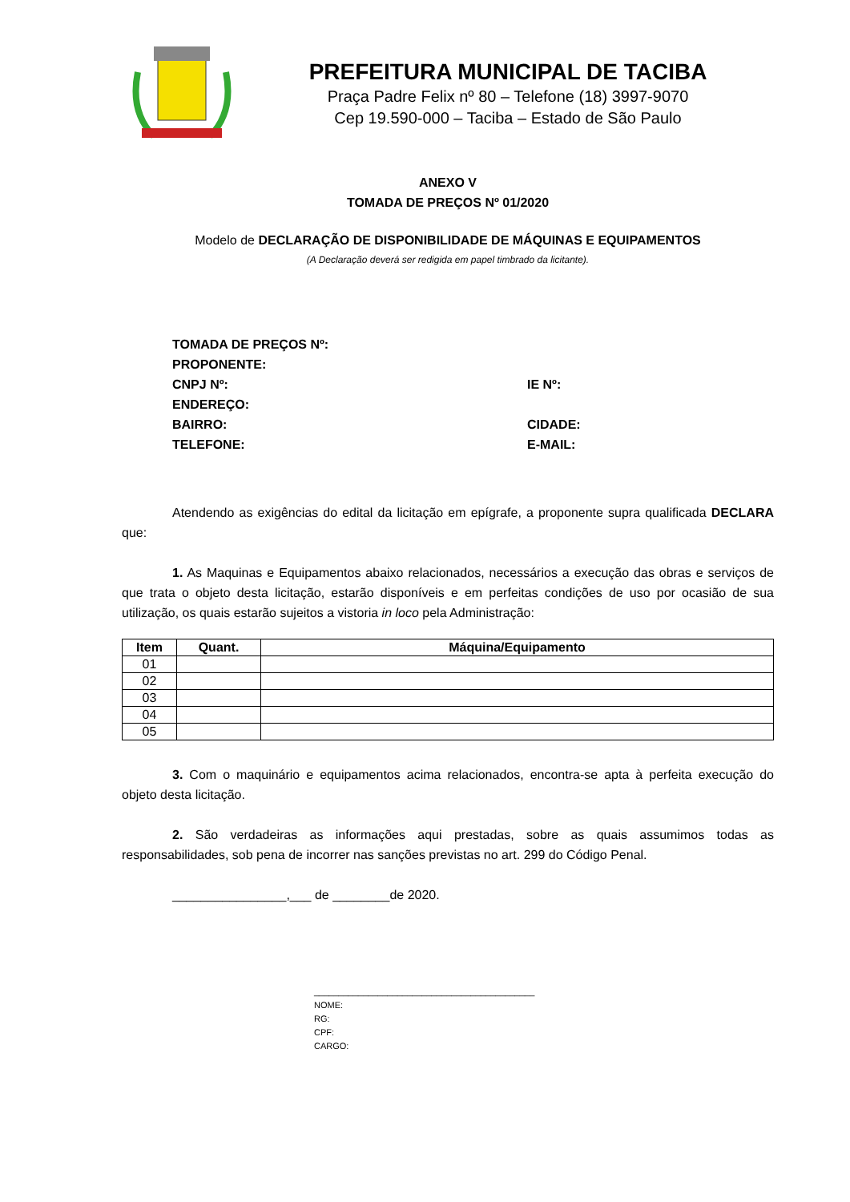PREFEITURA MUNICIPAL DE TACIBA
Praça Padre Felix nº 80 – Telefone (18) 3997-9070
Cep 19.590-000 – Taciba – Estado de São Paulo
ANEXO V
TOMADA DE PREÇOS Nº 01/2020
Modelo de DECLARAÇÃO DE DISPONIBILIDADE DE MÁQUINAS E EQUIPAMENTOS
(A Declaração deverá ser redigida em papel timbrado da licitante).
TOMADA DE PREÇOS Nº:
PROPONENTE:
CNPJ Nº: IE Nº:
ENDEREÇO:
BAIRRO: CIDADE:
TELEFONE: E-MAIL:
Atendendo as exigências do edital da licitação em epígrafe, a proponente supra qualificada DECLARA que:
1. As Maquinas e Equipamentos abaixo relacionados, necessários a execução das obras e serviços de que trata o objeto desta licitação, estarão disponíveis e em perfeitas condições de uso por ocasião de sua utilização, os quais estarão sujeitos a vistoria in loco pela Administração:
| Item | Quant. | Máquina/Equipamento |
| --- | --- | --- |
| 01 | | |
| 02 | | |
| 03 | | |
| 04 | | |
| 05 | | |
3. Com o maquinário e equipamentos acima relacionados, encontra-se apta à perfeita execução do objeto desta licitação.
2. São verdadeiras as informações aqui prestadas, sobre as quais assumimos todas as responsabilidades, sob pena de incorrer nas sanções previstas no art. 299 do Código Penal.
________________,___ de ________de 2020.
_____________________________________________
NOME:
RG:
CPF:
CARGO: